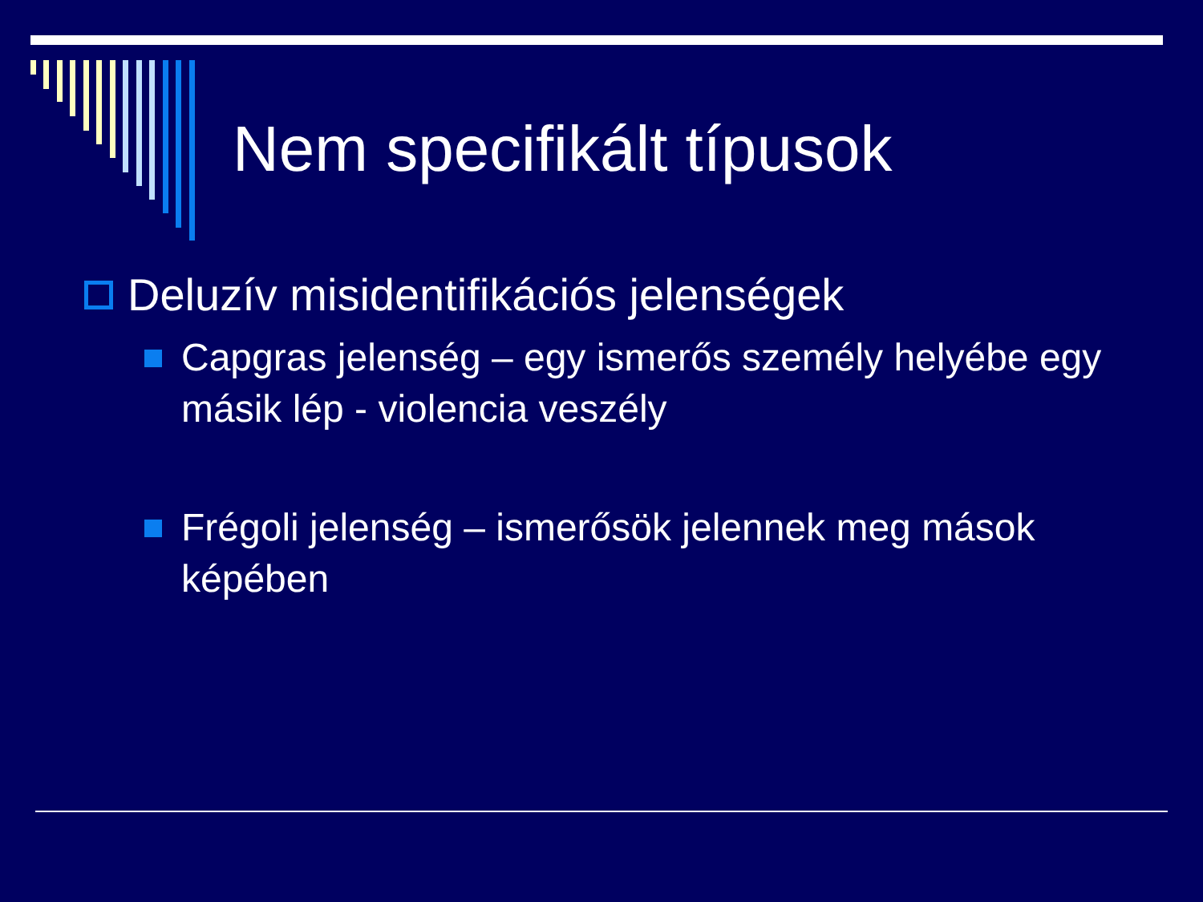Nem specifikált típusok
Deluzív misidentifikációs jelenségek
Capgras jelenség – egy ismerős személy helyébe egy másik lép - violencia veszély
Frégoli jelenség – ismerősök jelennek meg mások képében